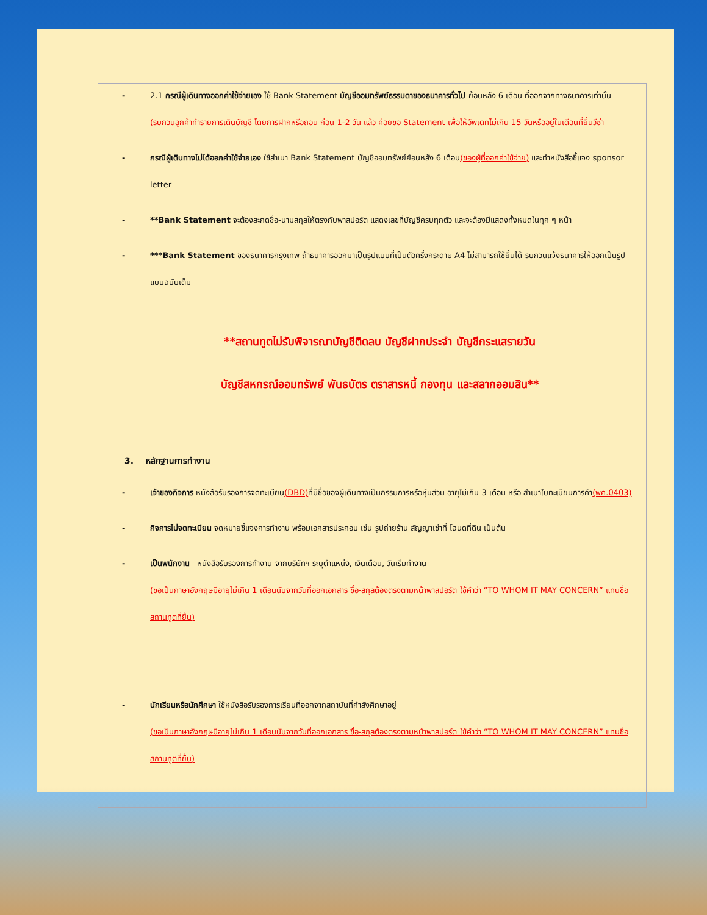- 2.1 กรณีผู้เดินทางออกค่าใช้จ่ายเอง ใช้ Bank Statement บัญชีออมทรัพย์ธรรมดาของธนาคารทั่วไป ย้อนหลัง 6 เดือน ที่ออกจากทางธนาคารเท่านั้น (รบกวนลูกค้าทำรายการเดินบัญชี โดยการฝากหรือถอน ก่อน 1-2 วัน แล้ว ค่อยขอ Statement เพื่อให้อัพเดทไม่เกิน 15 วันหรืออยู่ในเดือนที่ยื่นวีซ่า
- กรณีผู้เดินทางไม่ได้ออกค่าใช้จ่ายเอง ใช้สำเนา Bank Statement บัญชีออมทรัพย์ย้อนหลัง 6 เดือน(ของผู้ที่ออกค่าใช้จ่าย) และทำหนังสือชี้แจง sponsor letter
- **Bank Statement จะต้องสะกดชื่อ-นามสกุลให้ตรงกับพาสปอร์ต แสดงเลขที่บัญชีครบทุกตัว และจะต้องมีแสดงทั้งหมดในทุก ๆ หน้า
- ***Bank Statement ของธนาคารกรุงเทพ ถ้าธนาคารออกมาเป็นรูปแบบที่เป็นตัวครึ่งกระดาษ A4 ไม่สามารถใช้ยื่นได้ รบกวนแจ้งธนาคารให้ออกเป็นรูปแบบฉบับเต็ม
**สถานทูตไม่รับพิจารณาบัญชีติดลบ บัญชีฝากประจำ บัญชีกระแสรายวัน
บัญชีสหกรณ์ออมทรัพย์ พันธบัตร ตราสารหนี้ กองทุน และสลากออมสิน**
3. หลักฐานการทำงาน
- เจ้าของกิจการ หนังสือรับรองการจดทะเบียน(DBD) ที่มีชื่อของผู้เดินทางเป็นกรรมการหรือหุ้นส่วน อายุไม่เกิน 3 เดือน หรือ สำเนาใบทะเบียนการค้า(พค.0403)
- กิจการไม่จดทะเบียน จดหมายชี้แจงการทำงาน พร้อมเอกสารประกอบ เช่น รูปถ่ายร้าน สัญญาเช่าที่ โฉนดที่ดิน เป็นต้น
- เป็นพนักงาน หนังสือรับรองการทำงาน จากบริษัทฯ ระบุตำแหน่ง, เงินเดือน, วันเริ่มทำงาน
(ขอเป็นภาษาอังกฤษมีอายุไม่เกิน 1 เดือนนับจากวันที่ออกเอกสาร ชื่อ-สกุลต้องตรงตามหน้าพาสปอร์ต ใช้คำว่า “TO WHOM IT MAY CONCERN” แทนชื่อสถานทูตที่ยื่น)
- นักเรียนหรือนักศึกษา ใช้หนังสือรับรองการเรียนที่ออกจากสถาบันที่กำลังศึกษาอยู่
(ขอเป็นภาษาอังกฤษมีอายุไม่เกิน 1 เดือนนับจากวันที่ออกเอกสาร ชื่อ-สกุลต้องตรงตามหน้าพาสปอร์ต ใช้คำว่า “TO WHOM IT MAY CONCERN” แทนชื่อสถานทูตที่ยื่น)